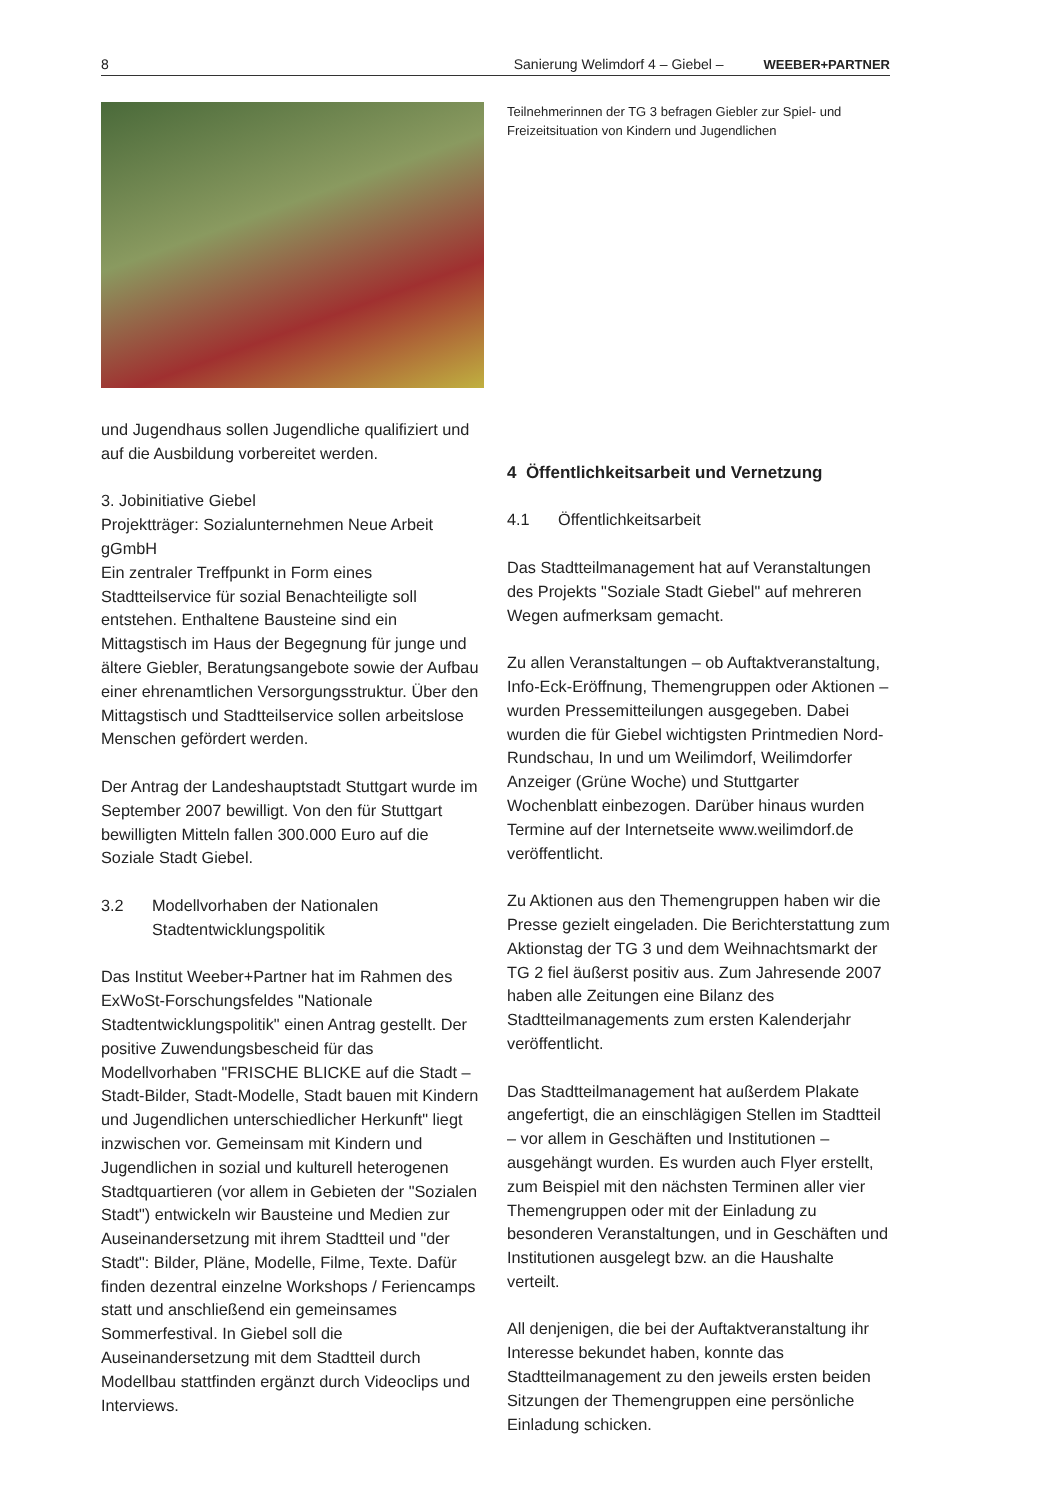8 Sanierung Welimdorf 4 – Giebel – WEEBER+PARTNER
und Jugendhaus sollen Jugendliche qualifiziert und auf die Ausbildung vorbereitet werden.
3. Jobinitiative Giebel
Projektträger: Sozialunternehmen Neue Arbeit gGmbH
Ein zentraler Treffpunkt in Form eines Stadtteilservice für sozial Benachteiligte soll entstehen. Enthaltene Bausteine sind ein Mittagstisch im Haus der Begegnung für junge und ältere Giebler, Beratungsangebote sowie der Aufbau einer ehrenamtlichen Versorgungsstruktur. Über den Mittagstisch und Stadtteilservice sollen arbeitslose Menschen gefördert werden.
Der Antrag der Landeshauptstadt Stuttgart wurde im September 2007 bewilligt. Von den für Stuttgart bewilligten Mitteln fallen 300.000 Euro auf die Soziale Stadt Giebel.
3.2 Modellvorhaben der Nationalen Stadtentwicklungspolitik
Das Institut Weeber+Partner hat im Rahmen des ExWoSt-Forschungsfeldes "Nationale Stadtentwicklungspolitik" einen Antrag gestellt. Der positive Zuwendungsbescheid für das Modellvorhaben "FRISCHE BLICKE auf die Stadt – Stadt-Bilder, Stadt-Modelle, Stadt bauen mit Kindern und Jugendlichen unterschiedlicher Herkunft" liegt inzwischen vor. Gemeinsam mit Kindern und Jugendlichen in sozial und kulturell heterogenen Stadtquartieren (vor allem in Gebieten der "Sozialen Stadt") entwickeln wir Bausteine und Medien zur Auseinandersetzung mit ihrem Stadtteil und "der Stadt": Bilder, Pläne, Modelle, Filme, Texte. Dafür finden dezentral einzelne Workshops / Feriencamps statt und anschließend ein gemeinsames Sommerfestival. In Giebel soll die Auseinandersetzung mit dem Stadtteil durch Modellbau stattfinden ergänzt durch Videoclips und Interviews.
Teilnehmerinnen der TG 3 befragen Giebler zur Spiel- und Freizeitsituation von Kindern und Jugendlichen
4 Öffentlichkeitsarbeit und Vernetzung
4.1 Öffentlichkeitsarbeit
Das Stadtteilmanagement hat auf Veranstaltungen des Projekts "Soziale Stadt Giebel" auf mehreren Wegen aufmerksam gemacht.
Zu allen Veranstaltungen – ob Auftaktveranstaltung, Info-Eck-Eröffnung, Themengruppen oder Aktionen – wurden Pressemitteilungen ausgegeben. Dabei wurden die für Giebel wichtigsten Printmedien Nord-Rundschau, In und um Weilimdorf, Weilimdorfer Anzeiger (Grüne Woche) und Stuttgarter Wochenblatt einbezogen. Darüber hinaus wurden Termine auf der Internetseite www.weilimdorf.de veröffentlicht.
Zu Aktionen aus den Themengruppen haben wir die Presse gezielt eingeladen. Die Berichterstattung zum Aktionstag der TG 3 und dem Weihnachtsmarkt der TG 2 fiel äußerst positiv aus. Zum Jahresende 2007 haben alle Zeitungen eine Bilanz des Stadtteilmanagements zum ersten Kalenderjahr veröffentlicht.
Das Stadtteilmanagement hat außerdem Plakate angefertigt, die an einschlägigen Stellen im Stadtteil – vor allem in Geschäften und Institutionen – ausgehängt wurden. Es wurden auch Flyer erstellt, zum Beispiel mit den nächsten Terminen aller vier Themengruppen oder mit der Einladung zu besonderen Veranstaltungen, und in Geschäften und Institutionen ausgelegt bzw. an die Haushalte verteilt.
All denjenigen, die bei der Auftaktveranstaltung ihr Interesse bekundet haben, konnte das Stadtteilmanagement zu den jeweils ersten beiden Sitzungen der Themengruppen eine persönliche Einladung schicken.